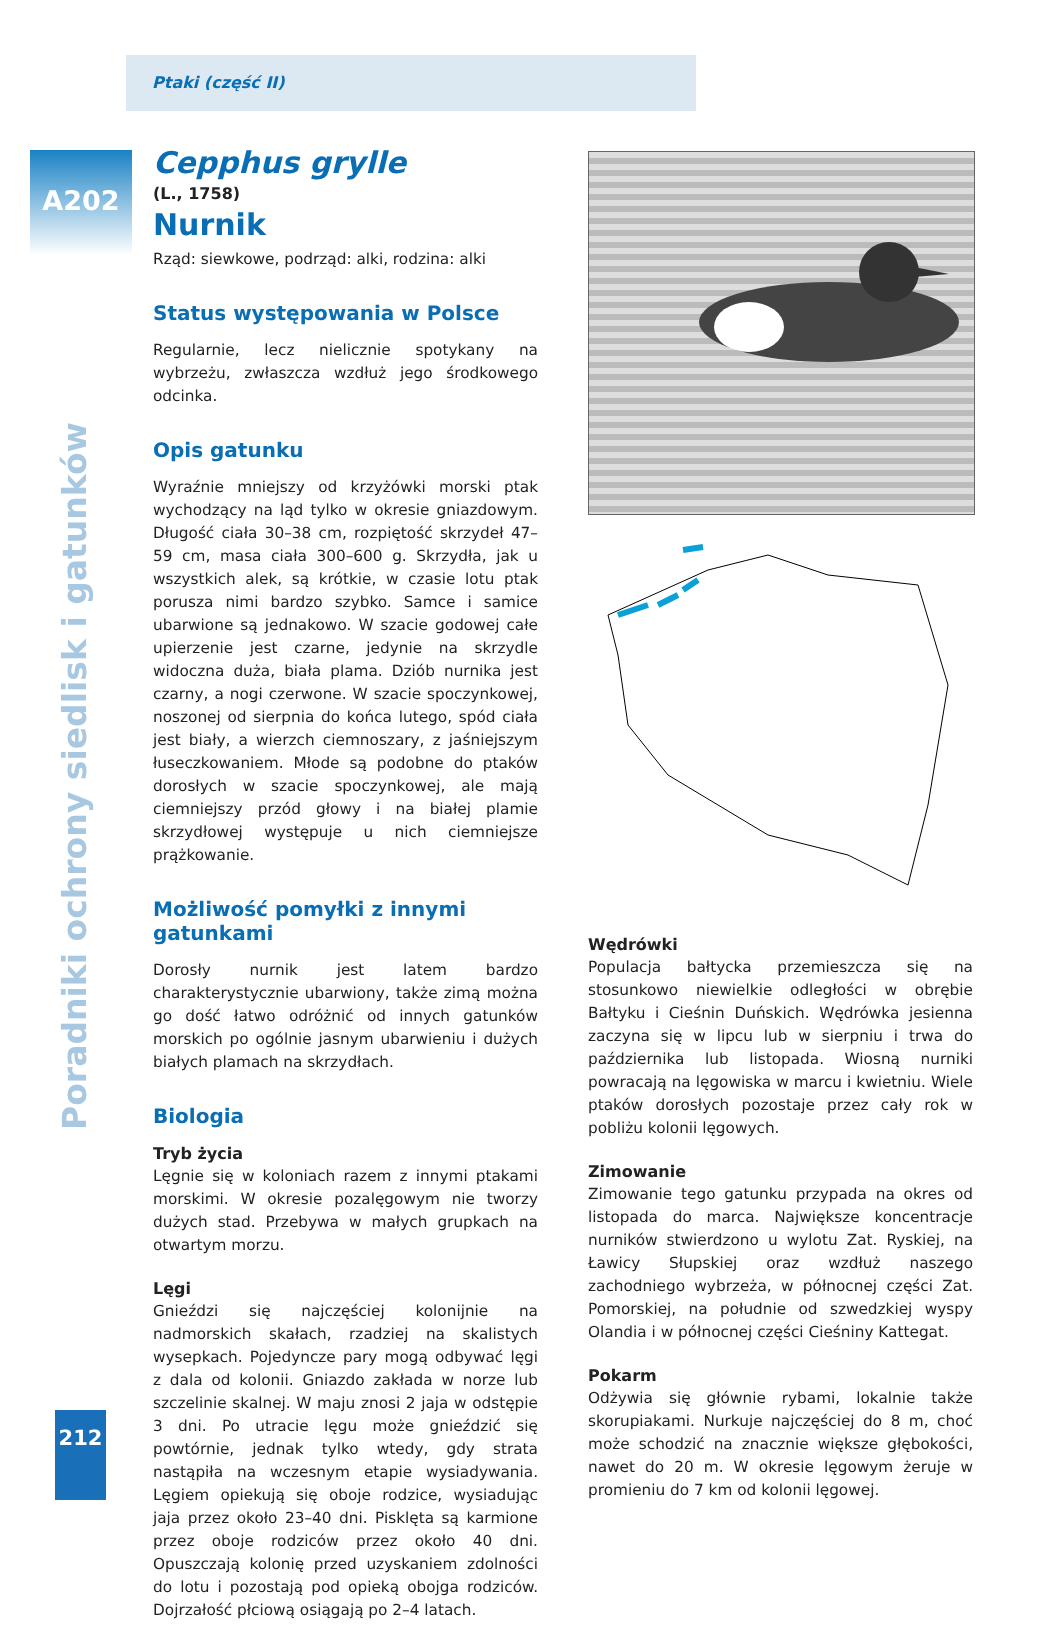Ptaki (część II)
A202
Poradniki ochrony siedlisk i gatunków
Cepphus grylle
(L., 1758)
Nurnik
Rząd: siewkowe, podrząd: alki, rodzina: alki
Status występowania w Polsce
Regularnie, lecz nielicznie spotykany na wybrzeżu, zwłaszcza wzdłuż jego środkowego odcinka.
Opis gatunku
Wyraźnie mniejszy od krzyżówki morski ptak wychodzący na ląd tylko w okresie gniazdowym. Długość ciała 30–38 cm, rozpiętość skrzydeł 47–59 cm, masa ciała 300–600 g. Skrzydła, jak u wszystkich alek, są krótkie, w czasie lotu ptak porusza nimi bardzo szybko. Samce i samice ubarwione są jednakowo. W szacie godowej całe upierzenie jest czarne, jedynie na skrzydle widoczna duża, biała plama. Dziób nurnika jest czarny, a nogi czerwone. W szacie spoczynkowej, noszonej od sierpnia do końca lutego, spód ciała jest biały, a wierzch ciemnoszary, z jaśniejszym łuseczkowaniem. Młode są podobne do ptaków dorosłych w szacie spoczynkowej, ale mają ciemniejszy przód głowy i na białej plamie skrzydłowej występuje u nich ciemniejsze prążkowanie.
Możliwość pomyłki z innymi gatunkami
Dorosły nurnik jest latem bardzo charakterystycznie ubarwiony, także zimą można go dość łatwo odróżnić od innych gatunków morskich po ogólnie jasnym ubarwieniu i dużych białych plamach na skrzydłach.
Biologia
Tryb życia
Lęgnie się w koloniach razem z innymi ptakami morskimi. W okresie pozalęgowym nie tworzy dużych stad. Przebywa w małych grupkach na otwartym morzu.
Lęgi
Gnieździ się najczęściej kolonijnie na nadmorskich skałach, rzadziej na skalistych wysepkach. Pojedyncze pary mogą odbywać lęgi z dala od kolonii. Gniazdo zakłada w norze lub szczelinie skalnej. W maju znosi 2 jaja w odstępie 3 dni. Po utracie lęgu może gnieździć się powtórnie, jednak tylko wtedy, gdy strata nastąpiła na wczesnym etapie wysiadywania. Lęgiem opiekują się oboje rodzice, wysiadując jaja przez około 23–40 dni. Pisklęta są karmione przez oboje rodziców przez około 40 dni. Opuszczają kolonię przed uzyskaniem zdolności do lotu i pozostają pod opieką obojga rodziców. Dojrzałość płciową osiągają po 2–4 latach.
Wędrówki
Populacja bałtycka przemieszcza się na stosunkowo niewielkie odległości w obrębie Bałtyku i Cieśnin Duńskich. Wędrówka jesienna zaczyna się w lipcu lub w sierpniu i trwa do października lub listopada. Wiosną nurniki powracają na lęgowiska w marcu i kwietniu. Wiele ptaków dorosłych pozostaje przez cały rok w pobliżu kolonii lęgowych.
Zimowanie
Zimowanie tego gatunku przypada na okres od listopada do marca. Największe koncentracje nurników stwierdzono u wylotu Zat. Ryskiej, na Ławicy Słupskiej oraz wzdłuż naszego zachodniego wybrzeża, w północnej części Zat. Pomorskiej, na południe od szwedzkiej wyspy Olandia i w północnej części Cieśniny Kattegat.
Pokarm
Odżywia się głównie rybami, lokalnie także skorupiakami. Nurkuje najczęściej do 8 m, choć może schodzić na znacznie większe głębokości, nawet do 20 m. W okresie lęgowym żeruje w promieniu do 7 km od kolonii lęgowej.
212